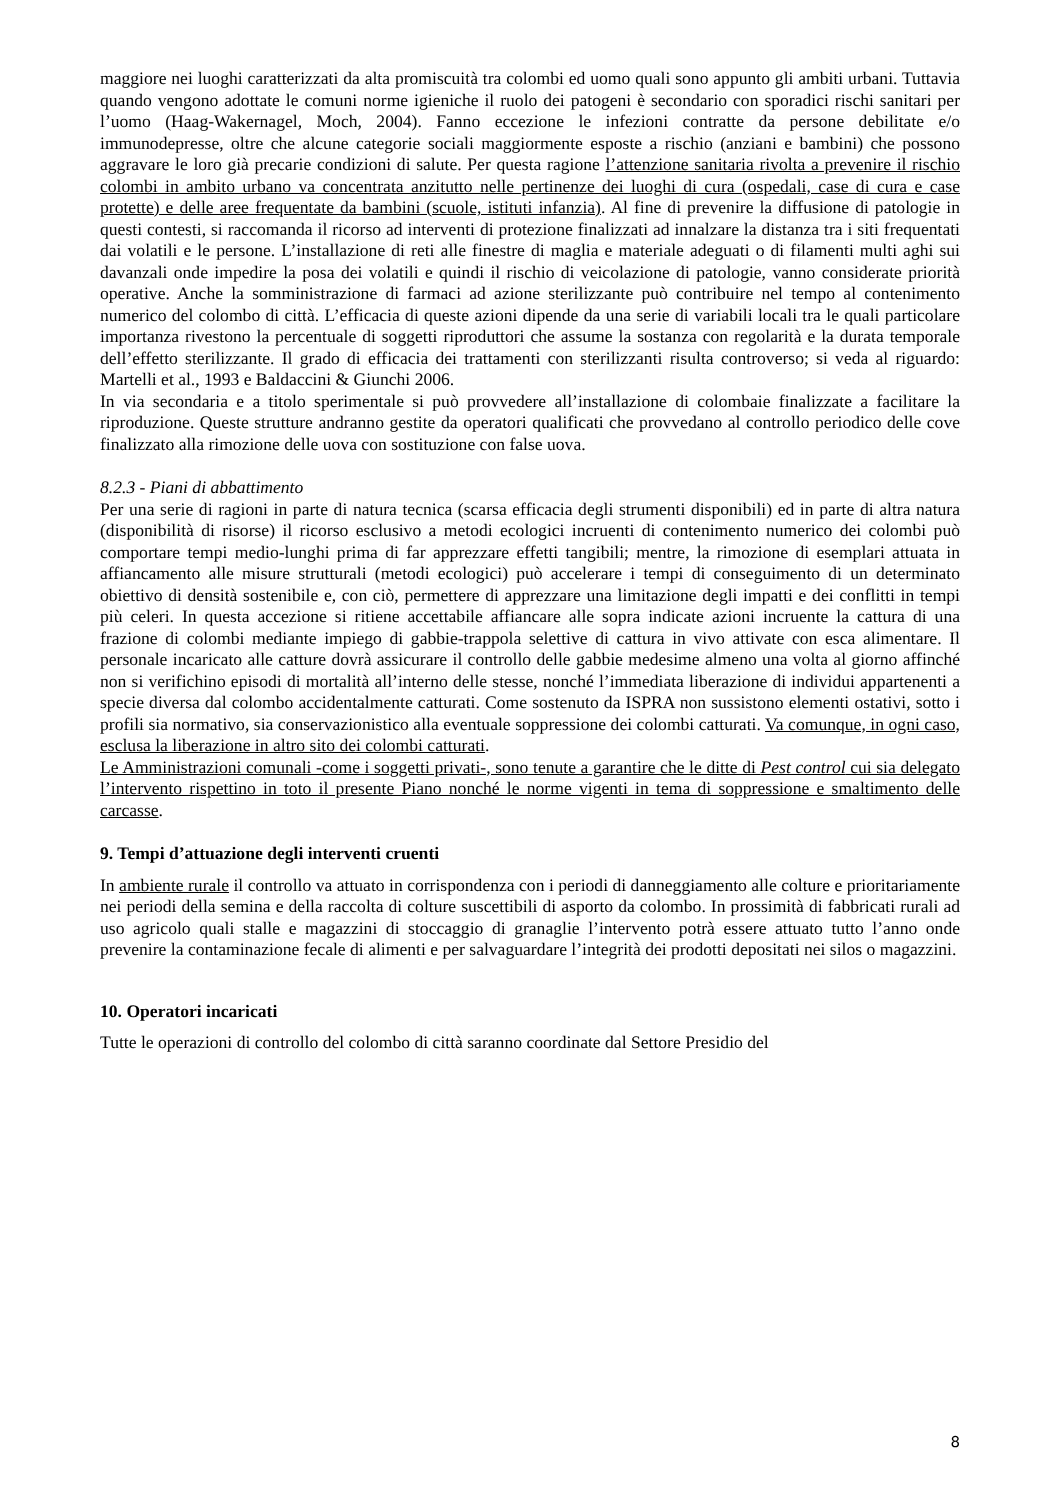maggiore nei luoghi caratterizzati da alta promiscuità tra colombi ed uomo quali sono appunto gli ambiti urbani. Tuttavia quando vengono adottate le comuni norme igieniche il ruolo dei patogeni è secondario con sporadici rischi sanitari per l’uomo (Haag-Wakernagel, Moch, 2004). Fanno eccezione le infezioni contratte da persone debilitate e/o immunodepresse, oltre che alcune categorie sociali maggiormente esposte a rischio (anziani e bambini) che possono aggravare le loro già precarie condizioni di salute. Per questa ragione l’attenzione sanitaria rivolta a prevenire il rischio colombi in ambito urbano va concentrata anzitutto nelle pertinenze dei luoghi di cura (ospedali, case di cura e case protette) e delle aree frequentate da bambini (scuole, istituti infanzia). Al fine di prevenire la diffusione di patologie in questi contesti, si raccomanda il ricorso ad interventi di protezione finalizzati ad innalzare la distanza tra i siti frequentati dai volatili e le persone. L’installazione di reti alle finestre di maglia e materiale adeguati o di filamenti multi aghi sui davanzali onde impedire la posa dei volatili e quindi il rischio di veicolazione di patologie, vanno considerate priorità operative. Anche la somministrazione di farmaci ad azione sterilizzante può contribuire nel tempo al contenimento numerico del colombo di città. L’efficacia di queste azioni dipende da una serie di variabili locali tra le quali particolare importanza rivestono la percentuale di soggetti riproduttori che assume la sostanza con regolarità e la durata temporale dell’effetto sterilizzante. Il grado di efficacia dei trattamenti con sterilizzanti risulta controverso; si veda al riguardo: Martelli et al., 1993 e Baldaccini & Giunchi 2006.
In via secondaria e a titolo sperimentale si può provvedere all’installazione di colombaie finalizzate a facilitare la riproduzione. Queste strutture andranno gestite da operatori qualificati che provvedano al controllo periodico delle cove finalizzato alla rimozione delle uova con sostituzione con false uova.
8.2.3 - Piani di abbattimento
Per una serie di ragioni in parte di natura tecnica (scarsa efficacia degli strumenti disponibili) ed in parte di altra natura (disponibilità di risorse) il ricorso esclusivo a metodi ecologici incruenti di contenimento numerico dei colombi può comportare tempi medio-lunghi prima di far apprezzare effetti tangibili; mentre, la rimozione di esemplari attuata in affiancamento alle misure strutturali (metodi ecologici) può accelerare i tempi di conseguimento di un determinato obiettivo di densità sostenibile e, con ciò, permettere di apprezzare una limitazione degli impatti e dei conflitti in tempi più celeri. In questa accezione si ritiene accettabile affiancare alle sopra indicate azioni incruente la cattura di una frazione di colombi mediante impiego di gabbie-trappola selettive di cattura in vivo attivate con esca alimentare. Il personale incaricato alle catture dovrà assicurare il controllo delle gabbie medesime almeno una volta al giorno affinché non si verifichino episodi di mortalità all’interno delle stesse, nonché l’immediata liberazione di individui appartenenti a specie diversa dal colombo accidentalmente catturati. Come sostenuto da ISPRA non sussistono elementi ostativi, sotto i profili sia normativo, sia conservazionistico alla eventuale soppressione dei colombi catturati. Va comunque, in ogni caso, esclusa la liberazione in altro sito dei colombi catturati.
Le Amministrazioni comunali -come i soggetti privati-, sono tenute a garantire che le ditte di Pest control cui sia delegato l’intervento rispettino in toto il presente Piano nonché le norme vigenti in tema di soppressione e smaltimento delle carcasse.
9. Tempi d’attuazione degli interventi cruenti
In ambiente rurale il controllo va attuato in corrispondenza con i periodi di danneggiamento alle colture e prioritariamente nei periodi della semina e della raccolta di colture suscettibili di asporto da colombo. In prossimità di fabbricati rurali ad uso agricolo quali stalle e magazzini di stoccaggio di granaglie l’intervento potrà essere attuato tutto l’anno onde prevenire la contaminazione fecale di alimenti e per salvaguardare l’integrità dei prodotti depositati nei silos o magazzini.
10. Operatori incaricati
Tutte le operazioni di controllo del colombo di città saranno coordinate dal Settore Presidio del
8